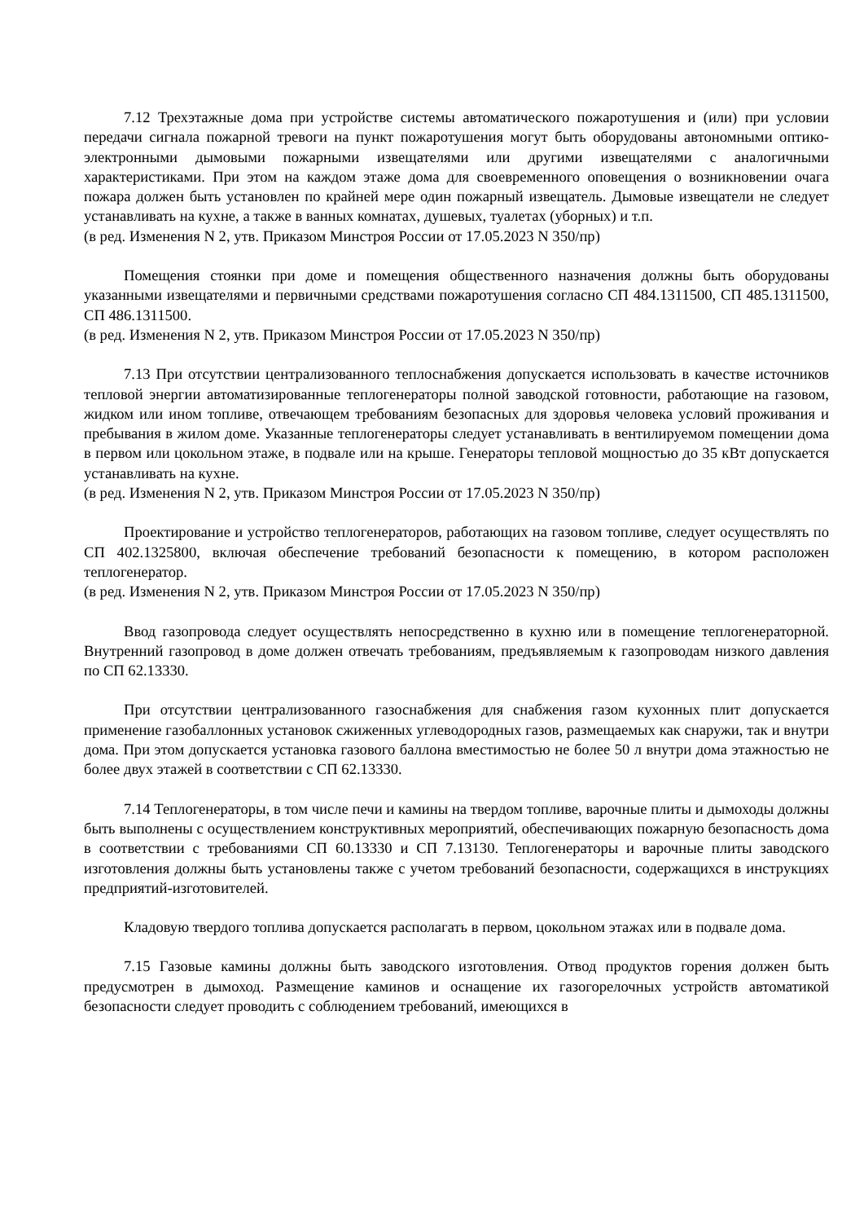7.12 Трехэтажные дома при устройстве системы автоматического пожаротушения и (или) при условии передачи сигнала пожарной тревоги на пункт пожаротушения могут быть оборудованы автономными оптико-электронными дымовыми пожарными извещателями или другими извещателями с аналогичными характеристиками. При этом на каждом этаже дома для своевременного оповещения о возникновении очага пожара должен быть установлен по крайней мере один пожарный извещатель. Дымовые извещатели не следует устанавливать на кухне, а также в ванных комнатах, душевых, туалетах (уборных) и т.п.
(в ред. Изменения N 2, утв. Приказом Минстроя России от 17.05.2023 N 350/пр)
Помещения стоянки при доме и помещения общественного назначения должны быть оборудованы указанными извещателями и первичными средствами пожаротушения согласно СП 484.1311500, СП 485.1311500, СП 486.1311500.
(в ред. Изменения N 2, утв. Приказом Минстроя России от 17.05.2023 N 350/пр)
7.13 При отсутствии централизованного теплоснабжения допускается использовать в качестве источников тепловой энергии автоматизированные теплогенераторы полной заводской готовности, работающие на газовом, жидком или ином топливе, отвечающем требованиям безопасных для здоровья человека условий проживания и пребывания в жилом доме. Указанные теплогенераторы следует устанавливать в вентилируемом помещении дома в первом или цокольном этаже, в подвале или на крыше. Генераторы тепловой мощностью до 35 кВт допускается устанавливать на кухне.
(в ред. Изменения N 2, утв. Приказом Минстроя России от 17.05.2023 N 350/пр)
Проектирование и устройство теплогенераторов, работающих на газовом топливе, следует осуществлять по СП 402.1325800, включая обеспечение требований безопасности к помещению, в котором расположен теплогенератор.
(в ред. Изменения N 2, утв. Приказом Минстроя России от 17.05.2023 N 350/пр)
Ввод газопровода следует осуществлять непосредственно в кухню или в помещение теплогенераторной. Внутренний газопровод в доме должен отвечать требованиям, предъявляемым к газопроводам низкого давления по СП 62.13330.
При отсутствии централизованного газоснабжения для снабжения газом кухонных плит допускается применение газобаллонных установок сжиженных углеводородных газов, размещаемых как снаружи, так и внутри дома. При этом допускается установка газового баллона вместимостью не более 50 л внутри дома этажностью не более двух этажей в соответствии с СП 62.13330.
7.14 Теплогенераторы, в том числе печи и камины на твердом топливе, варочные плиты и дымоходы должны быть выполнены с осуществлением конструктивных мероприятий, обеспечивающих пожарную безопасность дома в соответствии с требованиями СП 60.13330 и СП 7.13130. Теплогенераторы и варочные плиты заводского изготовления должны быть установлены также с учетом требований безопасности, содержащихся в инструкциях предприятий-изготовителей.
Кладовую твердого топлива допускается располагать в первом, цокольном этажах или в подвале дома.
7.15 Газовые камины должны быть заводского изготовления. Отвод продуктов горения должен быть предусмотрен в дымоход. Размещение каминов и оснащение их газогорелочных устройств автоматикой безопасности следует проводить с соблюдением требований, имеющихся в